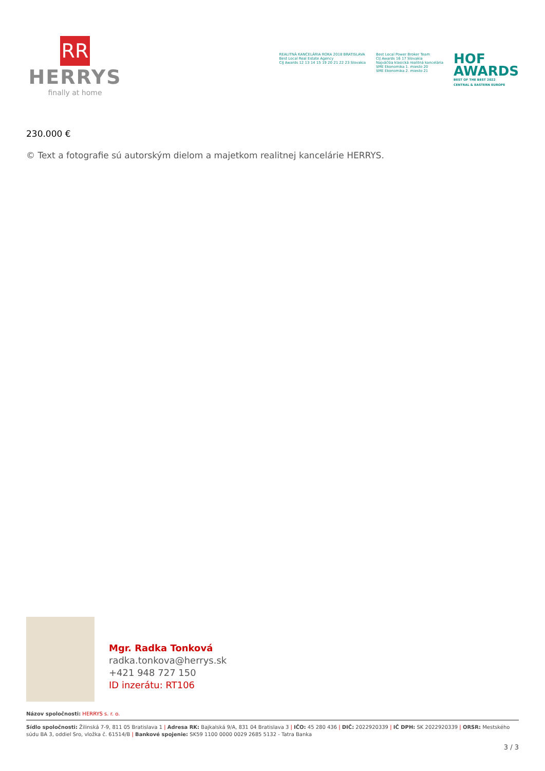RR
HERRYS
finally at home
REALITNÁ KANCELÁRIA ROKA 2018 BRATISLAVA
Best Local Real Estate Agency
CIJ Awards 12 13 14 15 19 20 21 22 23 Slovakia
Best Local Power Broker Team
CIJ Awards 16 17 Slovakia
Najväčšia klasická realitná kancelária
SME Ekonomika 1. miesto 20
SME Ekonomika 2. miesto 21
HOF
AWARDS
BEST OF THE BEST 2022
CENTRAL & EASTERN EUROPE
230.000 €
© Text a fotografie sú autorským dielom a majetkom realitnej kancelárie HERRYS.
Mgr. Radka Tonková
radka.tonkova@herrys.sk
+421 948 727 150
ID inzerátu: RT106
Názov spoločnosti: HERRYS s. r. o.
Sídlo spoločnosti: Žilinská 7-9, 811 05 Bratislava 1 | Adresa RK: Bajkalská 9/A, 831 04 Bratislava 3 | IČO: 45 280 436 | DIČ: 2022920339 | IČ DPH: SK 2022920339 | ORSR: Mestského súdu BA 3, oddiel Sro, vložka č. 61514/B | Bankové spojenie: SK59 1100 0000 0029 2685 5132 - Tatra Banka
3 / 3